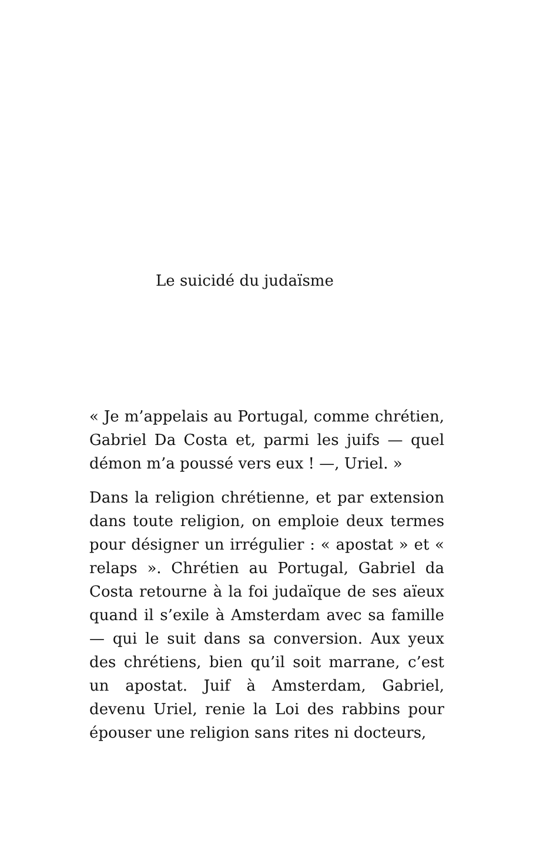Le suicidé du judaïsme
« Je m’appelais au Portugal, comme chrétien, Gabriel Da Costa et, parmi les juifs — quel démon m’a poussé vers eux ! —, Uriel. »
Dans la religion chrétienne, et par extension dans toute religion, on emploie deux termes pour désigner un irrégulier : « apostat » et « relaps ». Chrétien au Portugal, Gabriel da Costa retourne à la foi judaïque de ses aïeux quand il s’exile à Amsterdam avec sa famille — qui le suit dans sa conversion. Aux yeux des chrétiens, bien qu’il soit marrane, c’est un apostat. Juif à Amsterdam, Gabriel, devenu Uriel, renie la Loi des rabbins pour épouser une religion sans rites ni docteurs,